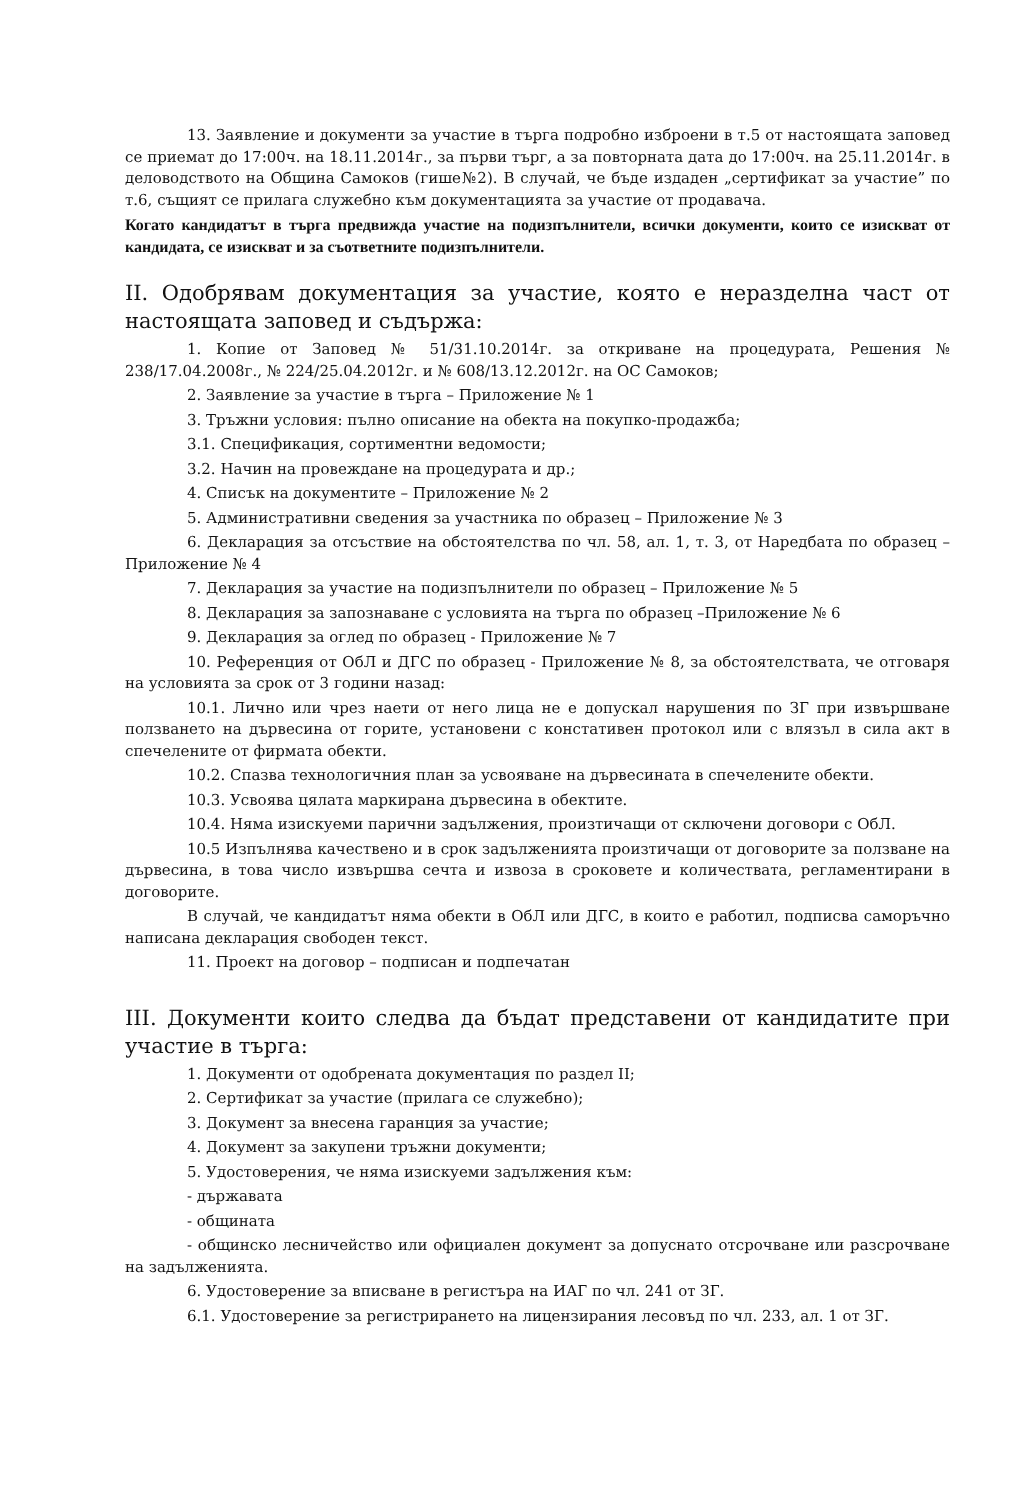13. Заявление и документи за участие в търга подробно изброени в т.5 от настоящата заповед се приемат до 17:00ч. на 18.11.2014г., за първи търг, а за повторната дата до 17:00ч. на 25.11.2014г. в деловодството на Община Самоков (гише№2). В случай, че бъде издаден „сертификат за участие” по т.6, същият се прилага служебно към документацията за участие от продавача.
Когато кандидатът в търга предвижда участие на подизпълнители, всички документи, които се изискват от кандидата, се изискват и за съответните подизпълнители.
II. Одобрявам документация за участие, която е неразделна част от настоящата заповед и съдържа:
1. Копие от Заповед № 51/31.10.2014г. за откриване на процедурата, Решения № 238/17.04.2008г., № 224/25.04.2012г. и № 608/13.12.2012г. на ОС Самоков;
2. Заявление за участие в търга – Приложение № 1
3. Тръжни условия: пълно описание на обекта на покупко-продажба;
3.1. Спецификация, сортиментни ведомости;
3.2. Начин на провеждане на процедурата и др.;
4. Списък на документите – Приложение № 2
5. Административни сведения за участника по образец – Приложение № 3
6. Декларация за отсъствие на обстоятелства по чл. 58, ал. 1, т. 3, от Наредбата по образец –Приложение № 4
7. Декларация за участие на подизпълнители по образец – Приложение № 5
8. Декларация за запознаване с условията на търга по образец –Приложение № 6
9. Декларация за оглед по образец - Приложение № 7
10. Референция от ОбЛ и ДГС по образец - Приложение № 8, за обстоятелствата, че отговаря на условията за срок от 3 години назад:
10.1. Лично или чрез наети от него лица не е допускал нарушения по ЗГ при извършване ползването на дървесина от горите, установени с констативен протокол или с влязъл в сила акт в спечелените от фирмата обекти.
10.2. Спазва технологичния план за усвояване на дървесината в спечелените обекти.
10.3. Усвоява цялата маркирана дървесина в обектите.
10.4. Няма изискуеми парични задължения, произтичащи от сключени договори с ОбЛ.
10.5 Изпълнява качествено и в срок задълженията произтичащи от договорите за ползване на дървесина, в това число извършва сечта и извоза в сроковете и количествата, регламентирани в договорите.
В случай, че кандидатът няма обекти в ОбЛ или ДГС, в които е работил, подписва саморъчно написана декларация свободен текст.
11. Проект на договор – подписан и подпечатан
III. Документи които следва да бъдат представени от кандидатите при участие в търга:
1. Документи от одобрената документация по раздел II;
2. Сертификат за участие (прилага се служебно);
3. Документ за внесена гаранция за участие;
4. Документ за закупени тръжни документи;
5. Удостоверения, че няма изискуеми задължения към:
- държавата
- общината
- общинско лесничейство или официален документ за допуснато отсрочване или разсрочване на задълженията.
6. Удостоверение за вписване в регистъра на ИАГ по чл. 241 от ЗГ.
6.1. Удостоверение за регистрирането на лицензирания лесовъд по чл. 233, ал. 1 от ЗГ.